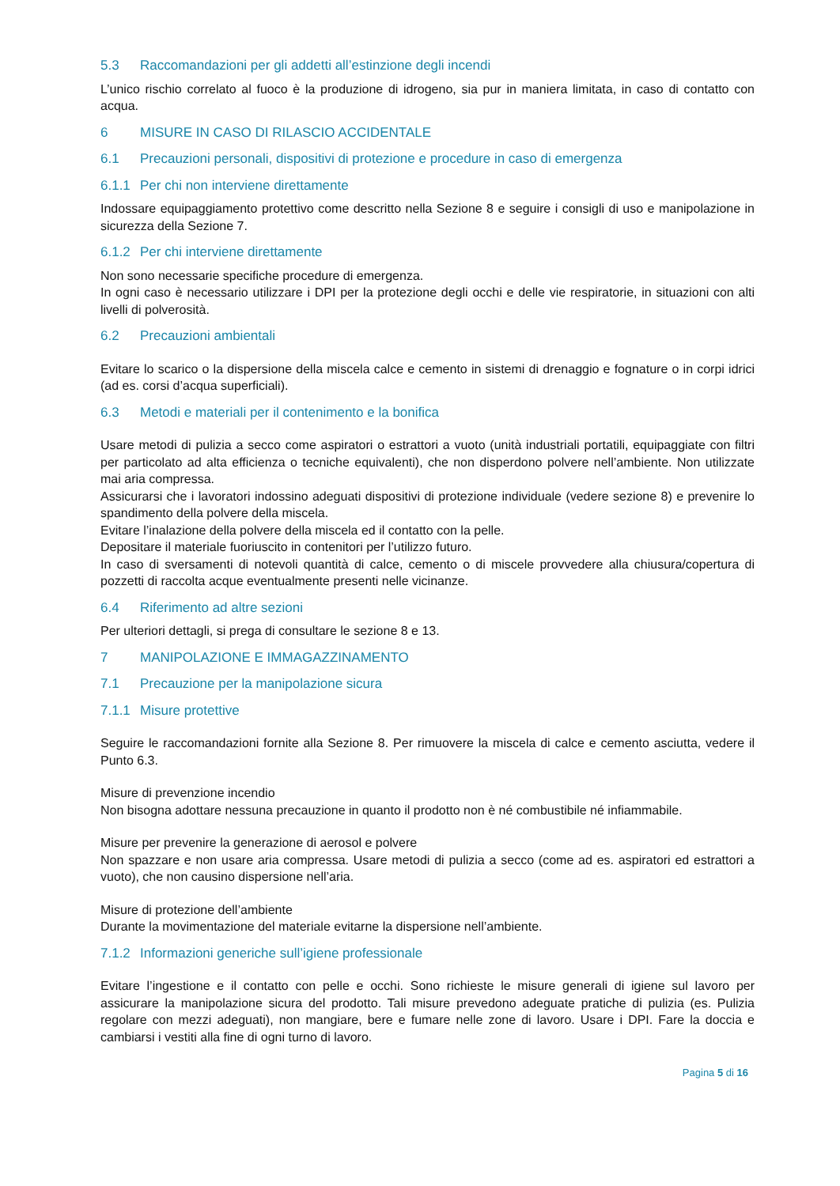5.3 Raccomandazioni per gli addetti all’estinzione degli incendi
L’unico rischio correlato al fuoco è la produzione di idrogeno, sia pur in maniera limitata, in caso di contatto con acqua.
6 MISURE IN CASO DI RILASCIO ACCIDENTALE
6.1 Precauzioni personali, dispositivi di protezione e procedure in caso di emergenza
6.1.1 Per chi non interviene direttamente
Indossare equipaggiamento protettivo come descritto nella Sezione 8 e seguire i consigli di uso e manipolazione in sicurezza della Sezione 7.
6.1.2 Per chi interviene direttamente
Non sono necessarie specifiche procedure di emergenza.
In ogni caso è necessario utilizzare i DPI per la protezione degli occhi e delle vie respiratorie, in situazioni con alti livelli di polverosità.
6.2 Precauzioni ambientali
Evitare lo scarico o la dispersione della miscela calce e cemento in sistemi di drenaggio e fognature o in corpi idrici (ad es. corsi d’acqua superficiali).
6.3 Metodi e materiali per il contenimento e la bonifica
Usare metodi di pulizia a secco come aspiratori o estrattori a vuoto (unità industriali portatili, equipaggiate con filtri per particolato ad alta efficienza o tecniche equivalenti), che non disperdono polvere nell’ambiente. Non utilizzate mai aria compressa.
Assicurarsi che i lavoratori indossino adeguati dispositivi di protezione individuale (vedere sezione 8) e prevenire lo spandimento della polvere della miscela.
Evitare l’inalazione della polvere della miscela ed il contatto con la pelle.
Depositare il materiale fuoriuscito in contenitori per l’utilizzo futuro.
In caso di sversamenti di notevoli quantità di calce, cemento o di miscele provvedere alla chiusura/copertura di pozzetti di raccolta acque eventualmente presenti nelle vicinanze.
6.4 Riferimento ad altre sezioni
Per ulteriori dettagli, si prega di consultare le sezione 8 e 13.
7 MANIPOLAZIONE E IMMAGAZZINAMENTO
7.1 Precauzione per la manipolazione sicura
7.1.1 Misure protettive
Seguire le raccomandazioni fornite alla Sezione 8. Per rimuovere la miscela di calce e cemento asciutta, vedere il Punto 6.3.
Misure di prevenzione incendio
Non bisogna adottare nessuna precauzione in quanto il prodotto non è né combustibile né infiammabile.
Misure per prevenire la generazione di aerosol e polvere
Non spazzare e non usare aria compressa. Usare metodi di pulizia a secco (come ad es. aspiratori ed estrattori a vuoto), che non causino dispersione nell’aria.
Misure di protezione dell’ambiente
Durante la movimentazione del materiale evitarne la dispersione nell’ambiente.
7.1.2 Informazioni generiche sull’igiene professionale
Evitare l’ingestione e il contatto con pelle e occhi. Sono richieste le misure generali di igiene sul lavoro per assicurare la manipolazione sicura del prodotto. Tali misure prevedono adeguate pratiche di pulizia (es. Pulizia regolare con mezzi adeguati), non mangiare, bere e fumare nelle zone di lavoro. Usare i DPI. Fare la doccia e cambiarsi i vestiti alla fine di ogni turno di lavoro.
Pagina 5 di 16